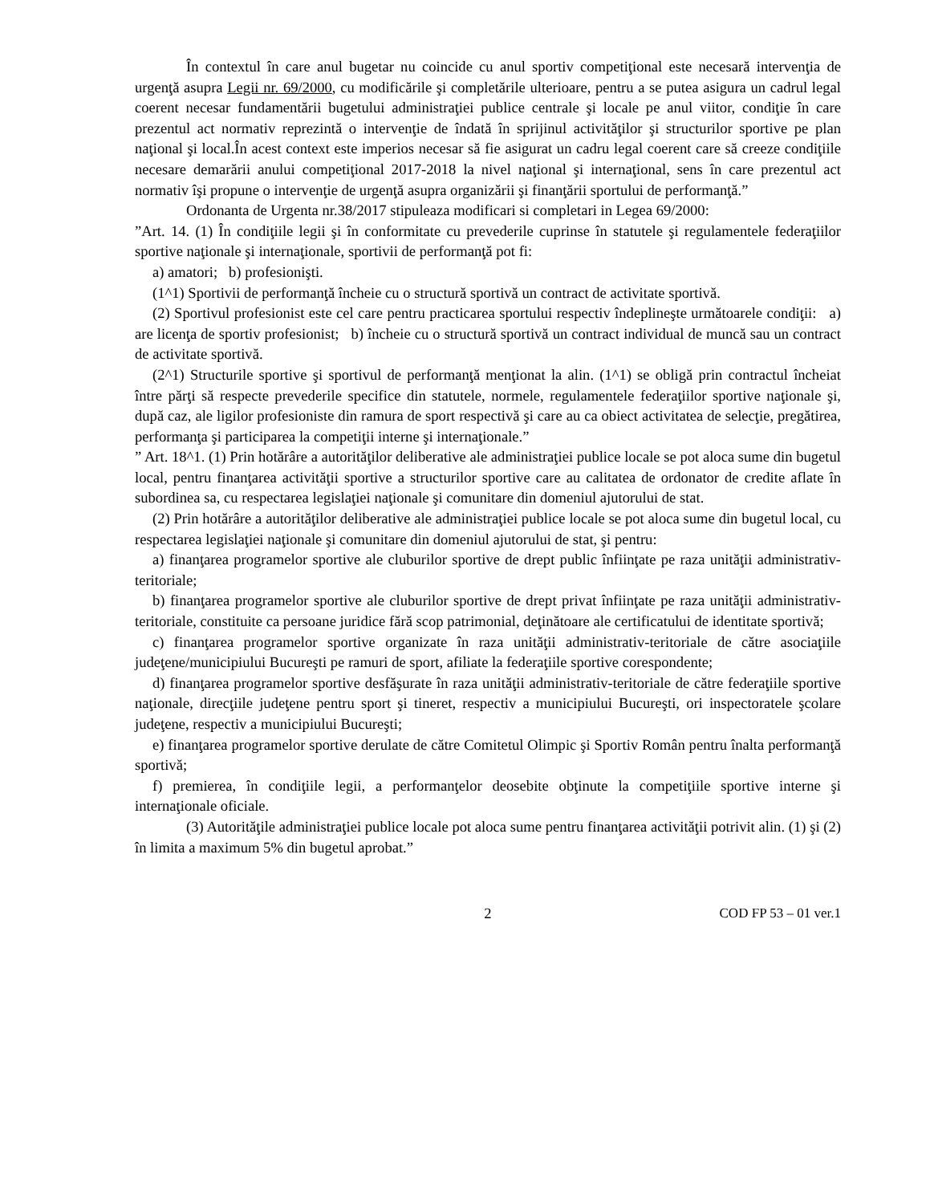În contextul în care anul bugetar nu coincide cu anul sportiv competiţional este necesară intervenţia de urgenţă asupra Legii nr. 69/2000, cu modificările şi completările ulterioare, pentru a se putea asigura un cadrul legal coerent necesar fundamentării bugetului administraţiei publice centrale şi locale pe anul viitor, condiţie în care prezentul act normativ reprezintă o intervenţie de îndată în sprijinul activităţilor şi structurilor sportive pe plan naţional şi local.În acest context este imperios necesar să fie asigurat un cadru legal coerent care să creeze condiţiile necesare demarării anului competiţional 2017-2018 la nivel naţional şi internaţional, sens în care prezentul act normativ îşi propune o intervenţie de urgenţă asupra organizării şi finanţării sportului de performanţă.”
Ordonanta de Urgenta nr.38/2017 stipuleaza modificari si completari in Legea 69/2000:
”Art. 14. (1) În condiţiile legii şi în conformitate cu prevederile cuprinse în statutele şi regulamentele federaţiilor sportive naţionale şi internaţionale, sportivii de performanţă pot fi:
a) amatori; b) profesionişti.
(1^1) Sportivii de performanţă încheie cu o structură sportivă un contract de activitate sportivă.
(2) Sportivul profesionist este cel care pentru practicarea sportului respectiv îndeplineşte următoarele condiţii: a) are licenţa de sportiv profesionist; b) încheie cu o structură sportivă un contract individual de muncă sau un contract de activitate sportivă.
(2^1) Structurile sportive şi sportivul de performanţă menţionat la alin. (1^1) se obligă prin contractul încheiat între părţi să respecte prevederile specifice din statutele, normele, regulamentele federaţiilor sportive naţionale şi, după caz, ale ligilor profesioniste din ramura de sport respectivă şi care au ca obiect activitatea de selecţie, pregătirea, performanţa şi participarea la competiţii interne şi internaţionale.”
” Art. 18^1. (1) Prin hotărâre a autorităţilor deliberative ale administraţiei publice locale se pot aloca sume din bugetul local, pentru finanţarea activităţii sportive a structurilor sportive care au calitatea de ordonator de credite aflate în subordinea sa, cu respectarea legislaţiei naţionale şi comunitare din domeniul ajutorului de stat.
(2) Prin hotărâre a autorităţilor deliberative ale administraţiei publice locale se pot aloca sume din bugetul local, cu respectarea legislaţiei naţionale şi comunitare din domeniul ajutorului de stat, şi pentru:
a) finanţarea programelor sportive ale cluburilor sportive de drept public înfiinţate pe raza unităţii administrativ-teritoriale;
b) finanţarea programelor sportive ale cluburilor sportive de drept privat înfiinţate pe raza unităţii administrativ-teritoriale, constituite ca persoane juridice fără scop patrimonial, deţinătoare ale certificatului de identitate sportivă;
c) finanţarea programelor sportive organizate în raza unităţii administrativ-teritoriale de către asociaţiile judeţene/municipiului Bucureşti pe ramuri de sport, afiliate la federaţiile sportive corespondente;
d) finanţarea programelor sportive desfăşurate în raza unităţii administrativ-teritoriale de către federaţiile sportive naţionale, direcţiile judeţene pentru sport şi tineret, respectiv a municipiului Bucureşti, ori inspectoratele şcolare judeţene, respectiv a municipiului Bucureşti;
e) finanţarea programelor sportive derulate de către Comitetul Olimpic şi Sportiv Român pentru înalta performanţă sportivă;
f) premierea, în condiţiile legii, a performanţelor deosebite obţinute la competiţiile sportive interne şi internaţionale oficiale.
(3) Autorităţile administraţiei publice locale pot aloca sume pentru finanţarea activităţii potrivit alin. (1) şi (2) în limita a maximum 5% din bugetul aprobat.”
2 COD FP 53 – 01 ver.1